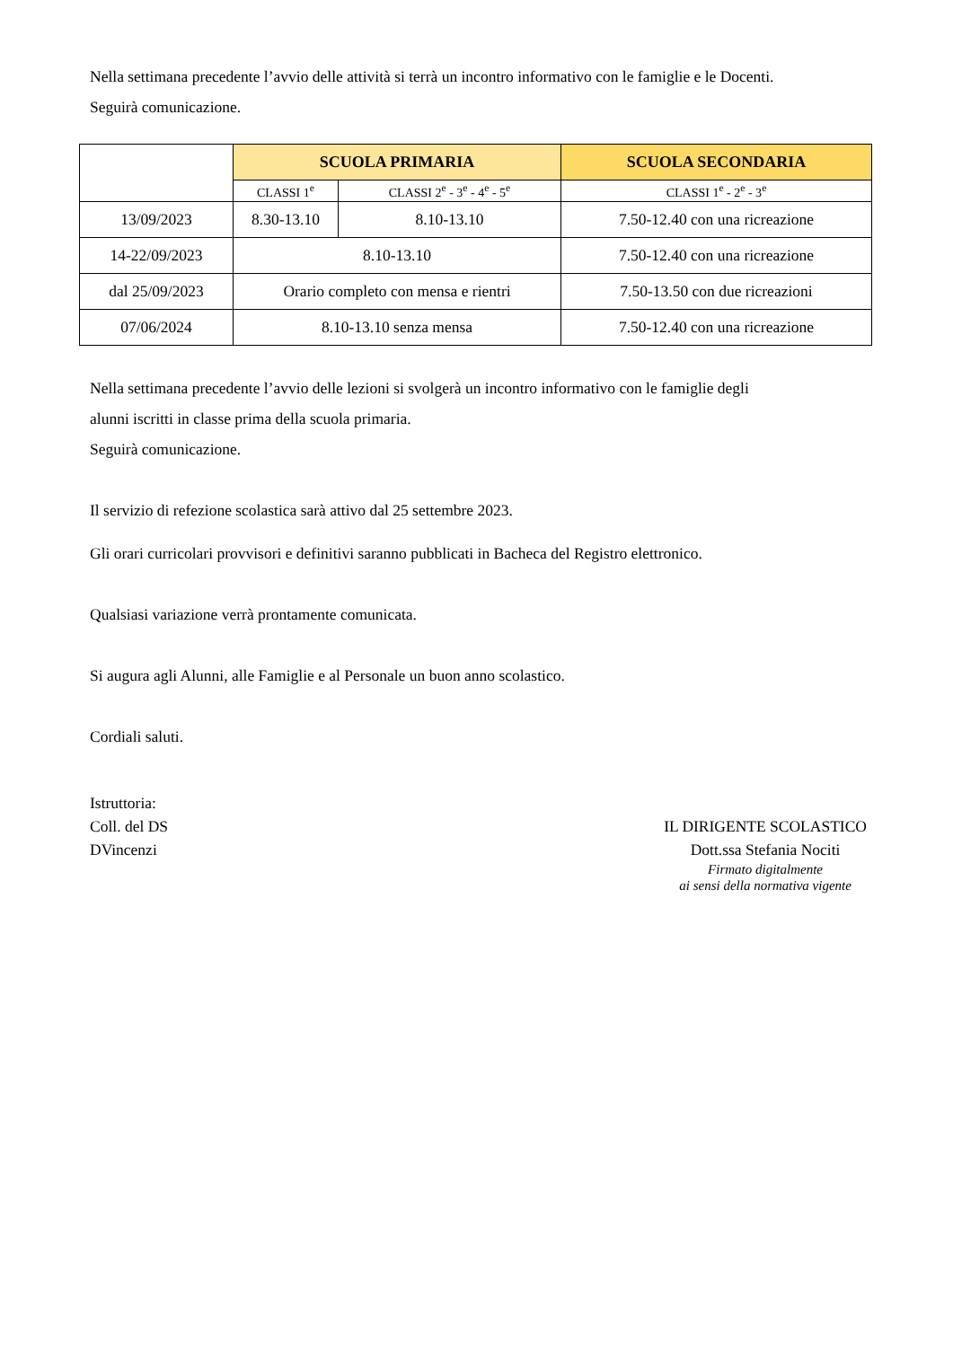Nella settimana precedente l’avvio delle attività si terrà un incontro informativo con le famiglie e le Docenti.
Seguirà comunicazione.
| | SCUOLA PRIMARIA | | SCUOLA SECONDARIA |
| | CLASSI 1<sup>e</sup> | CLASSI 2<sup>e</sup> - 3<sup>e</sup> - 4<sup>e</sup> - 5<sup>e</sup> | CLASSI 1<sup>e</sup> - 2<sup>e</sup> - 3<sup>e</sup> |
| 13/09/2023 | 8.30-13.10 | 8.10-13.10 | 7.50-12.40 con una ricreazione |
| 14-22/09/2023 | 8.10-13.10 | | 7.50-12.40 con una ricreazione |
| dal 25/09/2023 | Orario completo con mensa e rientri | | 7.50-13.50 con due ricreazioni |
| 07/06/2024 | 8.10-13.10 senza mensa | | 7.50-12.40 con una ricreazione |
Nella settimana precedente l’avvio delle lezioni si svolgerà un incontro informativo con le famiglie degli
alunni iscritti in classe prima della scuola primaria.
Seguirà comunicazione.
Il servizio di refezione scolastica sarà attivo dal 25 settembre 2023.
Gli orari curricolari provvisori e definitivi saranno pubblicati in Bacheca del Registro elettronico.
Qualsiasi variazione verrà prontamente comunicata.
Si augura agli Alunni, alle Famiglie e al Personale un buon anno scolastico.
Cordiali saluti.
Istruttoria:
Coll. del DS
DVincenzi
IL DIRIGENTE SCOLASTICO
Dott.ssa Stefania Nociti
Firmato digitalmente
ai sensi della normativa vigente